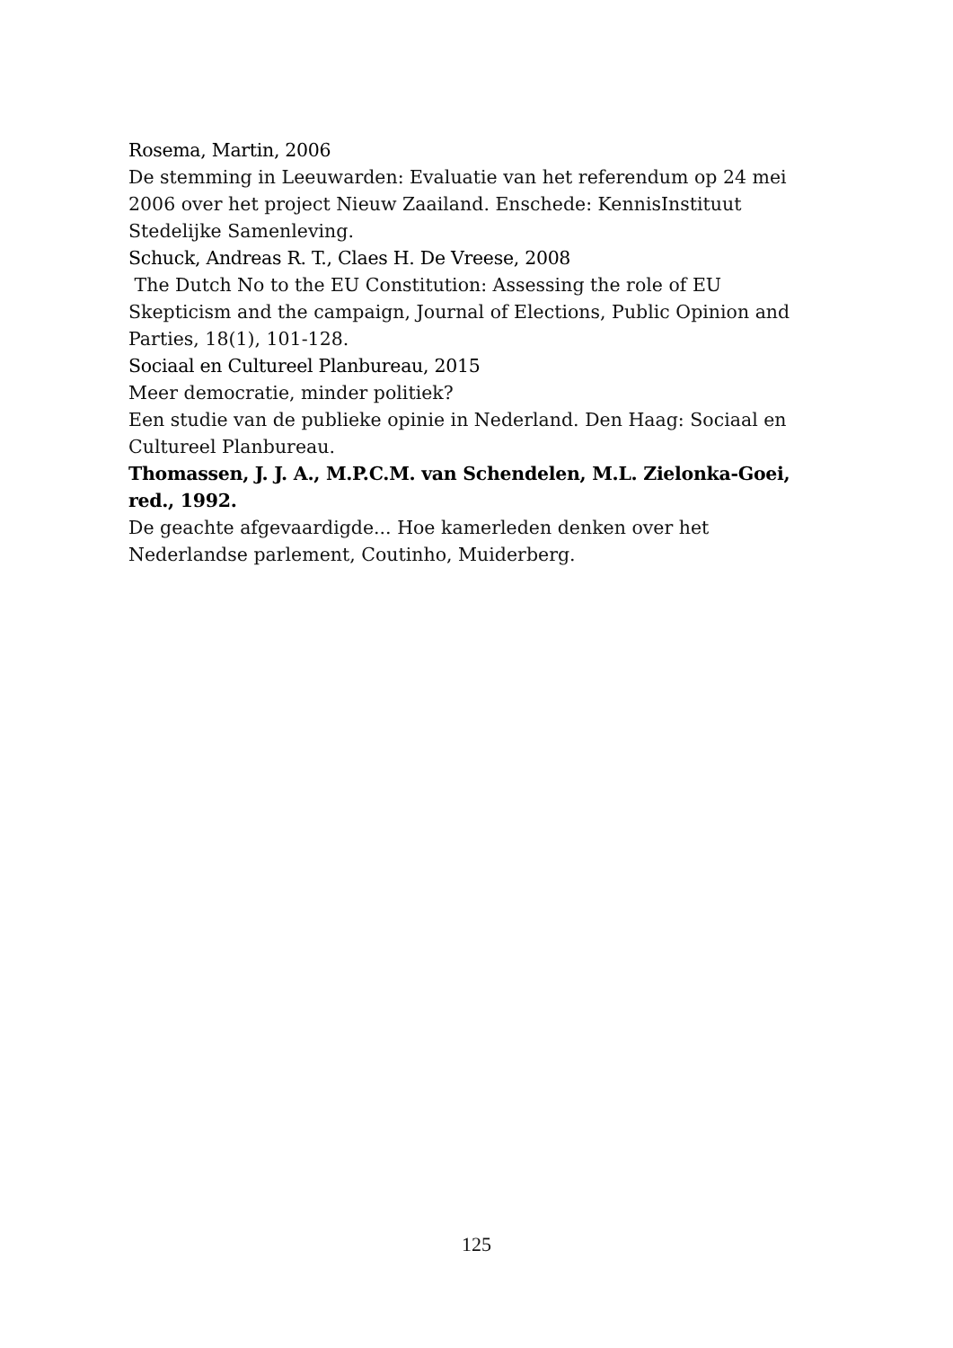Rosema, Martin, 2006
De stemming in Leeuwarden: Evaluatie van het referendum op 24 mei 2006 over het project Nieuw Zaailand. Enschede: KennisInstituut Stedelijke Samenleving.
Schuck, Andreas R. T., Claes H. De Vreese, 2008
The Dutch No to the EU Constitution: Assessing the role of EU Skepticism and the campaign, Journal of Elections, Public Opinion and Parties, 18(1), 101-128.
Sociaal en Cultureel Planbureau, 2015
Meer democratie, minder politiek?
Een studie van de publieke opinie in Nederland. Den Haag: Sociaal en Cultureel Planbureau.
Thomassen, J. J. A., M.P.C.M. van Schendelen, M.L. Zielonka-Goei, red., 1992.
De geachte afgevaardigde... Hoe kamerleden denken over het Nederlandse parlement, Coutinho, Muiderberg.
125